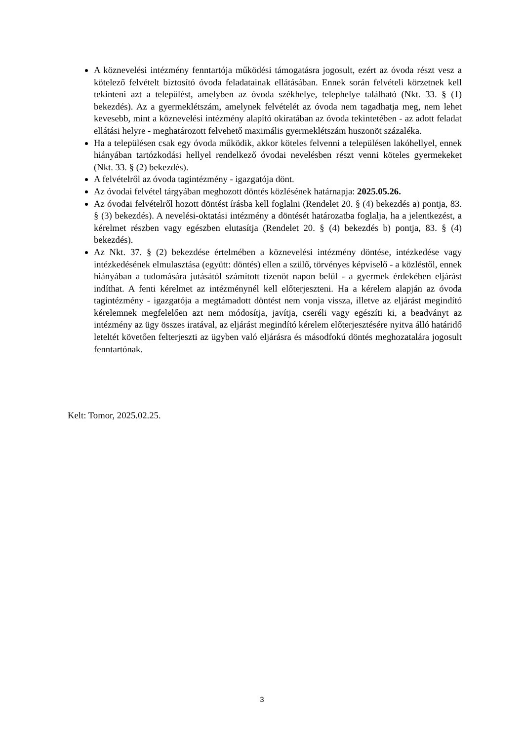A köznevelési intézmény fenntartója működési támogatásra jogosult, ezért az óvoda részt vesz a kötelező felvételt biztosító óvoda feladatainak ellátásában. Ennek során felvételi körzetnek kell tekinteni azt a települést, amelyben az óvoda székhelye, telephelye található (Nkt. 33. § (1) bekezdés). Az a gyermeklétszám, amelynek felvételét az óvoda nem tagadhatja meg, nem lehet kevesebb, mint a köznevelési intézmény alapító okiratában az óvoda tekintetében - az adott feladat ellátási helyre - meghatározott felvehető maximális gyermeklétszám huszonöt százaléka.
Ha a településen csak egy óvoda működik, akkor köteles felvenni a településen lakóhellyel, ennek hiányában tartózkodási hellyel rendelkező óvodai nevelésben részt venni köteles gyermekeket (Nkt. 33. § (2) bekezdés).
A felvételről az óvoda tagintézmény - igazgatója dönt.
Az óvodai felvétel tárgyában meghozott döntés közlésének határnapja: 2025.05.26.
Az óvodai felvételről hozott döntést írásba kell foglalni (Rendelet 20. § (4) bekezdés a) pontja, 83. § (3) bekezdés). A nevelési-oktatási intézmény a döntését határozatba foglalja, ha a jelentkezést, a kérelmet részben vagy egészben elutasítja (Rendelet 20. § (4) bekezdés b) pontja, 83. § (4) bekezdés).
Az Nkt. 37. § (2) bekezdése értelmében a köznevelési intézmény döntése, intézkedése vagy intézkedésének elmulasztása (együtt: döntés) ellen a szülő, törvényes képviselő - a közléstől, ennek hiányában a tudomására jutásától számított tizenöt napon belül - a gyermek érdekében eljárást indíthat. A fenti kérelmet az intézménynél kell előterjeszteni. Ha a kérelem alapján az óvoda tagintézmény - igazgatója a megtámadott döntést nem vonja vissza, illetve az eljárást megindító kérelemnek megfelelően azt nem módosítja, javítja, cseréli vagy egészíti ki, a beadványt az intézmény az ügy összes iratával, az eljárást megindító kérelem előterjesztésére nyitva álló határidő leteltét követően felterjeszti az ügyben való eljárásra és másodfokú döntés meghozatalára jogosult fenntartónak.
Kelt: Tomor, 2025.02.25.
3